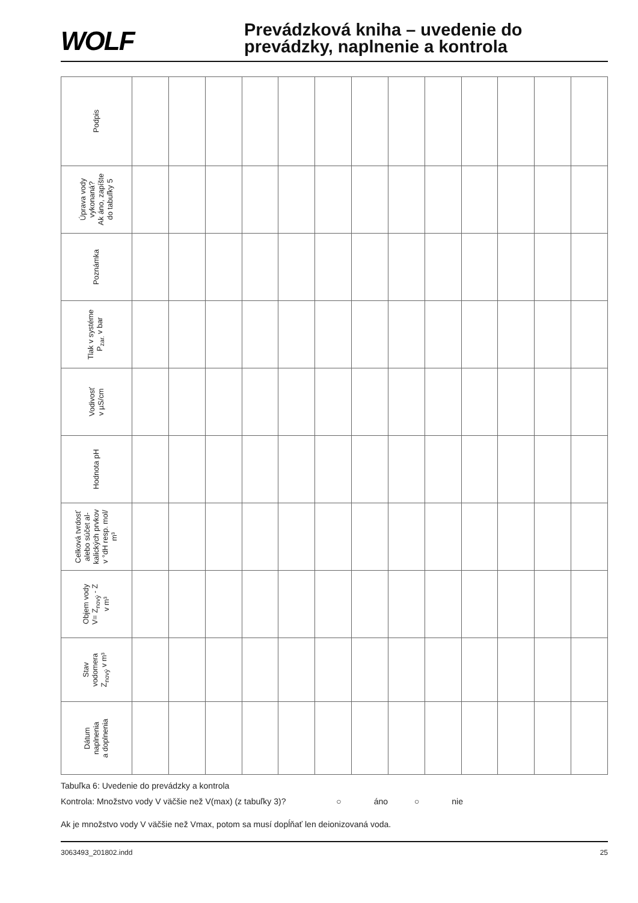WOLF
Prevádzková kniha – uvedenie do
prevádzky, naplnenie a kontrola
| Podpis | | | | | | | | | | | | | |
| Úprava vody vykonaná? Ak áno, zapíšte do tabuľky 5 | | | | | | | | | | | | | |
| Poznámka | | | | | | | | | | | | | |
| Tlak v systéme P<sub>zar.</sub> v bar | | | | | | | | | | | | | |
| Vodivosť v µS/cm | | | | | | | | | | | | | |
| Hodnota pH | | | | | | | | | | | | | |
| Celková tvrdosť alebo súčet al- kalických prvkov v °dH resp. mol/ m³ | | | | | | | | | | | | | |
| Objem vody V= Z<sub>nový</sub> - Z v m³ | | | | | | | | | | | | | |
| Stav vodomera Z<sub>nový</sub> v m³ | | | | | | | | | | | | | |
| Dátum naplnenia a doplnenia | | | | | | | | | | | | | |
Tabuľka 6: Uvedenie do prevádzky a kontrola
Kontrola: Množstvo vody V väčšie než V(max) (z tabuľky 3)? ○ áno ○ nie
Ak je množstvo vody V väčšie než Vmax, potom sa musí dopĺňať len deionizovaná voda.
3063493_201802.indd 25